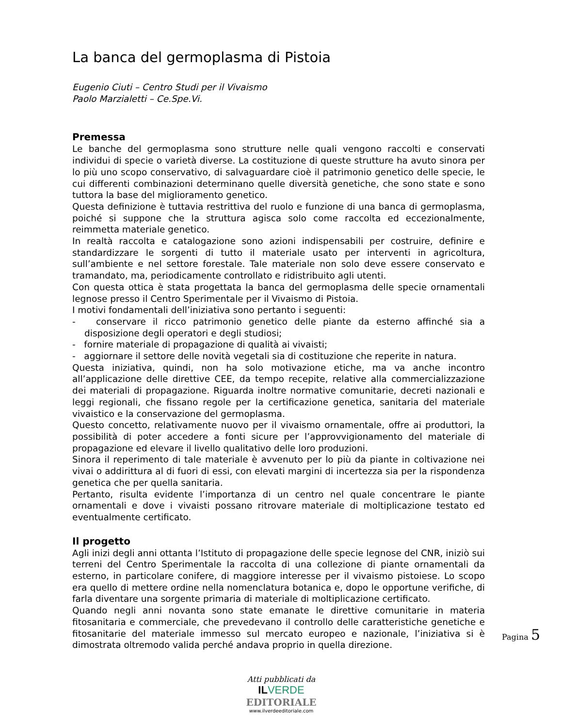La banca del germoplasma di Pistoia
Eugenio Ciuti – Centro Studi per il Vivaismo
Paolo Marzialetti – Ce.Spe.Vi.
Premessa
Le banche del germoplasma sono strutture nelle quali vengono raccolti e conservati individui di specie o varietà diverse. La costituzione di queste strutture ha avuto sinora per lo più uno scopo conservativo, di salvaguardare cioè il patrimonio genetico delle specie, le cui differenti combinazioni determinano quelle diversità genetiche, che sono state e sono tuttora la base del miglioramento genetico.
Questa definizione è tuttavia restrittiva del ruolo e funzione di una banca di germoplasma, poiché si suppone che la struttura agisca solo come raccolta ed eccezionalmente, reimmetta materiale genetico.
In realtà raccolta e catalogazione sono azioni indispensabili per costruire, definire e standardizzare le sorgenti di tutto il materiale usato per interventi in agricoltura, sull’ambiente e nel settore forestale. Tale materiale non solo deve essere conservato e tramandato, ma, periodicamente controllato e ridistribuito agli utenti.
Con questa ottica è stata progettata la banca del germoplasma delle specie ornamentali legnose presso il Centro Sperimentale per il Vivaismo di Pistoia.
I motivi fondamentali dell’iniziativa sono pertanto i seguenti:
- conservare il ricco patrimonio genetico delle piante da esterno affinché sia a disposizione degli operatori e degli studiosi;
- fornire materiale di propagazione di qualità ai vivaisti;
- aggiornare il settore delle novità vegetali sia di costituzione che reperite in natura.
Questa iniziativa, quindi, non ha solo motivazione etiche, ma va anche incontro all’applicazione delle direttive CEE, da tempo recepite, relative alla commercializzazione dei materiali di propagazione. Riguarda inoltre normative comunitarie, decreti nazionali e leggi regionali, che fissano regole per la certificazione genetica, sanitaria del materiale vivaistico e la conservazione del germoplasma.
Questo concetto, relativamente nuovo per il vivaismo ornamentale, offre ai produttori, la possibilità di poter accedere a fonti sicure per l’approvvigionamento del materiale di propagazione ed elevare il livello qualitativo delle loro produzioni.
Sinora il reperimento di tale materiale è avvenuto per lo più da piante in coltivazione nei vivai o addirittura al di fuori di essi, con elevati margini di incertezza sia per la rispondenza genetica che per quella sanitaria.
Pertanto, risulta evidente l’importanza di un centro nel quale concentrare le piante ornamentali e dove i vivaisti possano ritrovare materiale di moltiplicazione testato ed eventualmente certificato.
Il progetto
Agli inizi degli anni ottanta l’Istituto di propagazione delle specie legnose del CNR, iniziò sui terreni del Centro Sperimentale la raccolta di una collezione di piante ornamentali da esterno, in particolare conifere, di maggiore interesse per il vivaismo pistoiese. Lo scopo era quello di mettere ordine nella nomenclatura botanica e, dopo le opportune verifiche, di farla diventare una sorgente primaria di materiale di moltiplicazione certificato.
Quando negli anni novanta sono state emanate le direttive comunitarie in materia fitosanitaria e commerciale, che prevedevano il controllo delle caratteristiche genetiche e fitosanitarie del materiale immesso sul mercato europeo e nazionale, l’iniziativa si è dimostrata oltremodo valida perché andava proprio in quella direzione.
Pagina 5
Atti pubblicati da
IL VERDE
EDITORIALE
www.ilverdeeditoriale.com